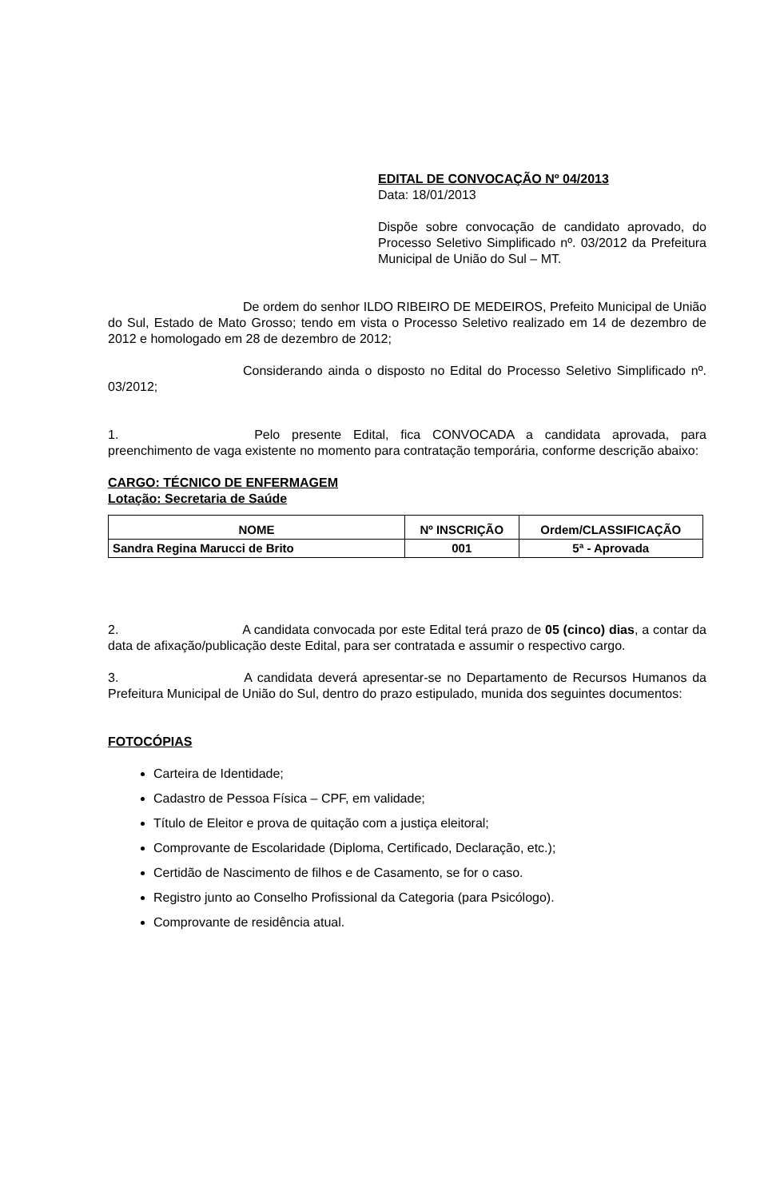EDITAL DE CONVOCAÇÃO Nº 04/2013
Data: 18/01/2013
Dispõe sobre convocação de candidato aprovado, do Processo Seletivo Simplificado nº. 03/2012 da Prefeitura Municipal de União do Sul – MT.
De ordem do senhor ILDO RIBEIRO DE MEDEIROS, Prefeito Municipal de União do Sul, Estado de Mato Grosso; tendo em vista o Processo Seletivo realizado em 14 de dezembro de 2012 e homologado em 28 de dezembro de 2012;
Considerando ainda o disposto no Edital do Processo Seletivo Simplificado nº. 03/2012;
1. Pelo presente Edital, fica CONVOCADA a candidata aprovada, para preenchimento de vaga existente no momento para contratação temporária, conforme descrição abaixo:
CARGO: TÉCNICO DE ENFERMAGEM
Lotação: Secretaria de Saúde
| NOME | Nº INSCRIÇÃO | Ordem/CLASSIFICAÇÃO |
| --- | --- | --- |
| Sandra Regina Marucci de Brito | 001 | 5ª - Aprovada |
2. A candidata convocada por este Edital terá prazo de 05 (cinco) dias, a contar da data de afixação/publicação deste Edital, para ser contratada e assumir o respectivo cargo.
3. A candidata deverá apresentar-se no Departamento de Recursos Humanos da Prefeitura Municipal de União do Sul, dentro do prazo estipulado, munida dos seguintes documentos:
FOTOCÓPIAS
Carteira de Identidade;
Cadastro de Pessoa Física – CPF, em validade;
Título de Eleitor e prova de quitação com a justiça eleitoral;
Comprovante de Escolaridade (Diploma, Certificado, Declaração, etc.);
Certidão de Nascimento de filhos e de Casamento, se for o caso.
Registro junto ao Conselho Profissional da Categoria (para Psicólogo).
Comprovante de residência atual.